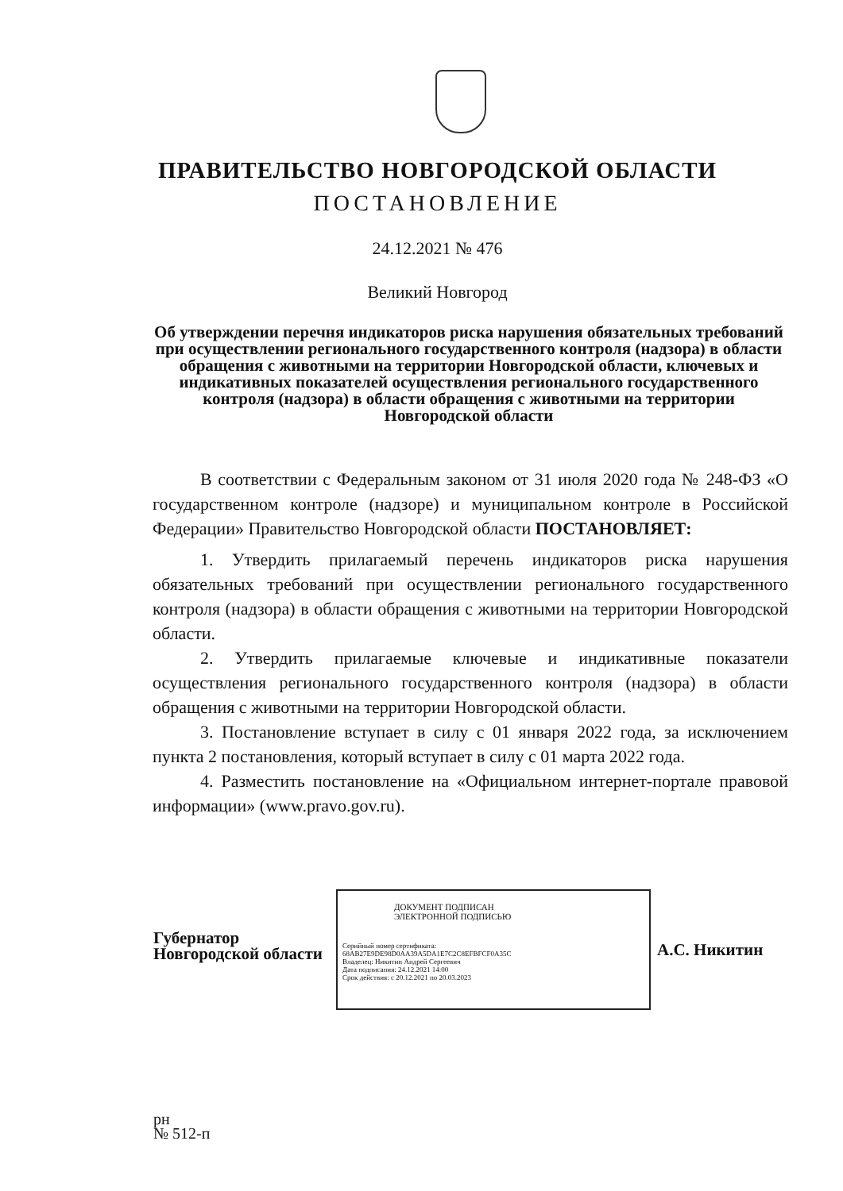ПРАВИТЕЛЬСТВО НОВГОРОДСКОЙ ОБЛАСТИ
ПОСТАНОВЛЕНИЕ
24.12.2021 № 476
Великий Новгород
Об утверждении перечня индикаторов риска нарушения обязательных требований при осуществлении регионального государственного контроля (надзора) в области обращения с животными на территории Новгородской области, ключевых и индикативных показателей осуществления регионального государственного контроля (надзора) в области обращения с животными на территории Новгородской области
В соответствии с Федеральным законом от 31 июля 2020 года № 248-ФЗ «О государственном контроле (надзоре) и муниципальном контроле в Российской Федерации» Правительство Новгородской области ПОСТАНОВЛЯЕТ:
1. Утвердить прилагаемый перечень индикаторов риска нарушения обязательных требований при осуществлении регионального государственного контроля (надзора) в области обращения с животными на территории Новгородской области.
2. Утвердить прилагаемые ключевые и индикативные показатели осуществления регионального государственного контроля (надзора) в области обращения с животными на территории Новгородской области.
3. Постановление вступает в силу с 01 января 2022 года, за исключением пункта 2 постановления, который вступает в силу с 01 марта 2022 года.
4. Разместить постановление на «Официальном интернет-портале правовой информации» (www.pravo.gov.ru).
Губернатор
Новгородской области
ДОКУМЕНТ ПОДПИСАН
ЭЛЕКТРОННОЙ ПОДПИСЬЮ
Серийный номер сертификата:
68AB27E9DE98D0AA39A5DA1E7C2C8EFBFCF0A35C
Владелец: Никитин Андрей Сергеевич
Дата подписания: 24.12.2021 14:00
Срок действия: с 20.12.2021 по 20.03.2023
А.С. Никитин
рн
№ 512-п